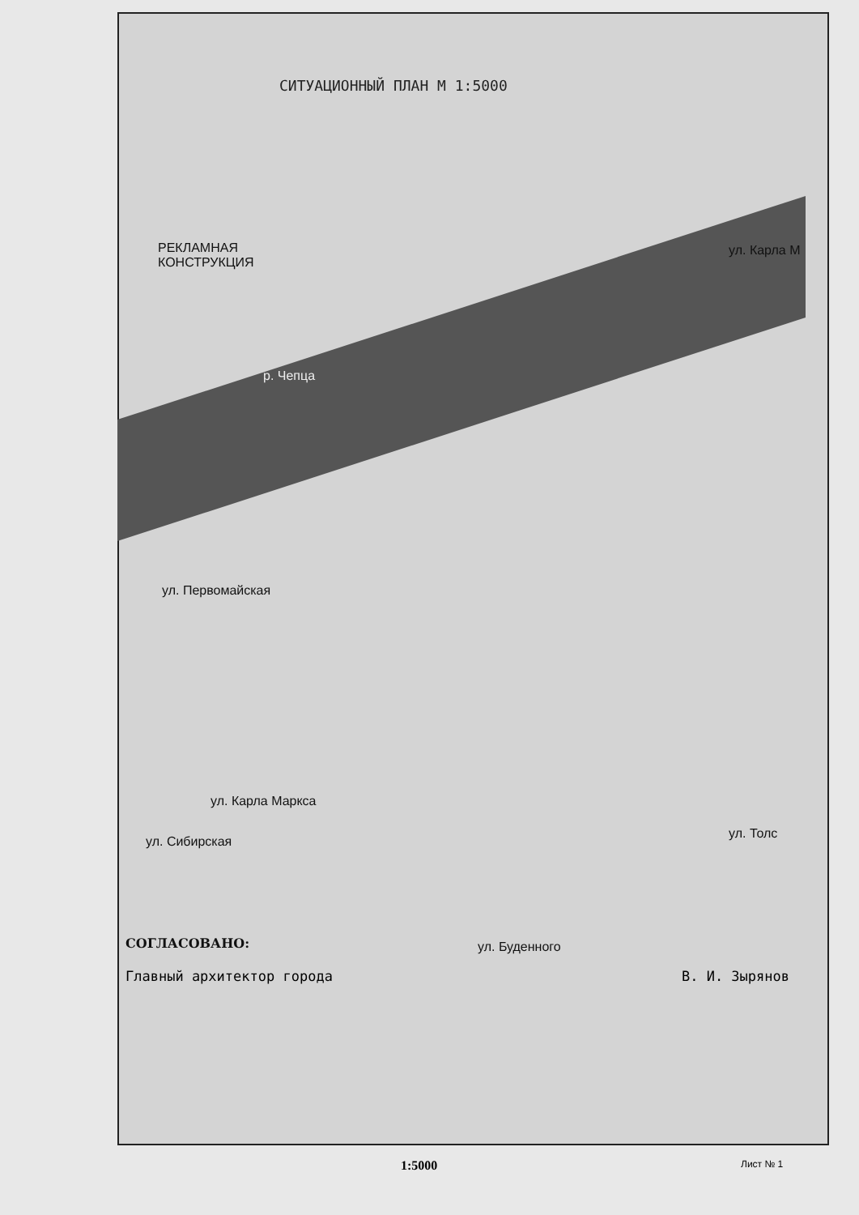СИТУАЦИОННЫЙ ПЛАН М 1:5000
РЕКЛАМНАЯ
КОНСТРУКЦИЯ
р. Чепца
ул. Первомайская
ул. Карла Маркса
ул. Сибирская
ул. Буденного
ул. Карла М
ул. Толс
СОГЛАСОВАНО:
Главный архитектор города В. И. Зырянов
1:5000 Лист № 1